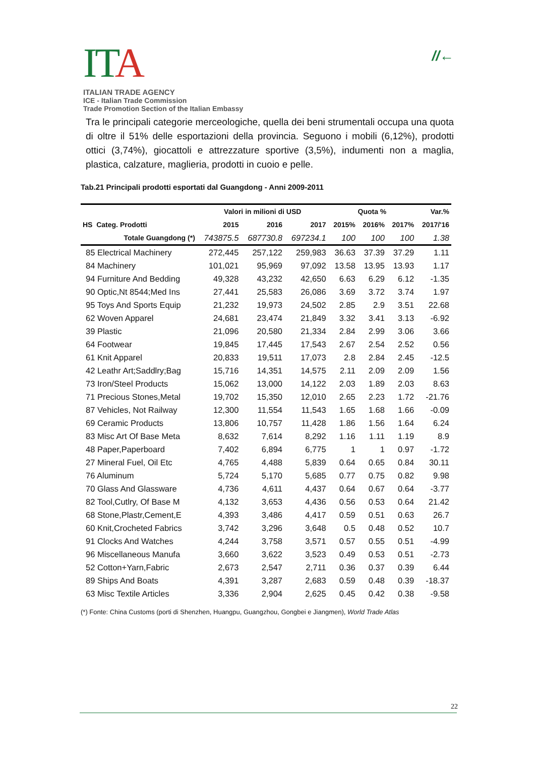ITA
ITALIAN TRADE AGENCY
ICE - Italian Trade Commission
Trade Promotion Section of the Italian Embassy
//←
Tra le principali categorie merceologiche, quella dei beni strumentali occupa una quota di oltre il 51% delle esportazioni della provincia. Seguono i mobili (6,12%), prodotti ottici (3,74%), giocattoli e attrezzature sportive (3,5%), indumenti non a maglia, plastica, calzature, maglieria, prodotti in cuoio e pelle.
Tab.21 Principali prodotti esportati dal Guangdong - Anni 2009-2011
| | Valori in milioni di USD | | | Quota % | | | Var.% |
| --- | --- | --- | --- | --- | --- | --- | --- |
| HS Categ. Prodotti | 2015 | 2016 | 2017 | 2015% | 2016% | 2017% | 2017/'16 |
| Totale Guangdong (*) | 743875.5 | 687730.8 | 697234.1 | 100 | 100 | 100 | 1.38 |
| 85 Electrical Machinery | 272,445 | 257,122 | 259,983 | 36.63 | 37.39 | 37.29 | 1.11 |
| 84 Machinery | 101,021 | 95,969 | 97,092 | 13.58 | 13.95 | 13.93 | 1.17 |
| 94 Furniture And Bedding | 49,328 | 43,232 | 42,650 | 6.63 | 6.29 | 6.12 | -1.35 |
| 90 Optic,Nt 8544;Med Ins | 27,441 | 25,583 | 26,086 | 3.69 | 3.72 | 3.74 | 1.97 |
| 95 Toys And Sports Equip | 21,232 | 19,973 | 24,502 | 2.85 | 2.9 | 3.51 | 22.68 |
| 62 Woven Apparel | 24,681 | 23,474 | 21,849 | 3.32 | 3.41 | 3.13 | -6.92 |
| 39 Plastic | 21,096 | 20,580 | 21,334 | 2.84 | 2.99 | 3.06 | 3.66 |
| 64 Footwear | 19,845 | 17,445 | 17,543 | 2.67 | 2.54 | 2.52 | 0.56 |
| 61 Knit Apparel | 20,833 | 19,511 | 17,073 | 2.8 | 2.84 | 2.45 | -12.5 |
| 42 Leathr Art;Saddlry;Bag | 15,716 | 14,351 | 14,575 | 2.11 | 2.09 | 2.09 | 1.56 |
| 73 Iron/Steel Products | 15,062 | 13,000 | 14,122 | 2.03 | 1.89 | 2.03 | 8.63 |
| 71 Precious Stones,Metal | 19,702 | 15,350 | 12,010 | 2.65 | 2.23 | 1.72 | -21.76 |
| 87 Vehicles, Not Railway | 12,300 | 11,554 | 11,543 | 1.65 | 1.68 | 1.66 | -0.09 |
| 69 Ceramic Products | 13,806 | 10,757 | 11,428 | 1.86 | 1.56 | 1.64 | 6.24 |
| 83 Misc Art Of Base Meta | 8,632 | 7,614 | 8,292 | 1.16 | 1.11 | 1.19 | 8.9 |
| 48 Paper,Paperboard | 7,402 | 6,894 | 6,775 | 1 | 1 | 0.97 | -1.72 |
| 27 Mineral Fuel, Oil Etc | 4,765 | 4,488 | 5,839 | 0.64 | 0.65 | 0.84 | 30.11 |
| 76 Aluminum | 5,724 | 5,170 | 5,685 | 0.77 | 0.75 | 0.82 | 9.98 |
| 70 Glass And Glassware | 4,736 | 4,611 | 4,437 | 0.64 | 0.67 | 0.64 | -3.77 |
| 82 Tool,Cutlry, Of Base M | 4,132 | 3,653 | 4,436 | 0.56 | 0.53 | 0.64 | 21.42 |
| 68 Stone,Plastr,Cement,E | 4,393 | 3,486 | 4,417 | 0.59 | 0.51 | 0.63 | 26.7 |
| 60 Knit,Crocheted Fabrics | 3,742 | 3,296 | 3,648 | 0.5 | 0.48 | 0.52 | 10.7 |
| 91 Clocks And Watches | 4,244 | 3,758 | 3,571 | 0.57 | 0.55 | 0.51 | -4.99 |
| 96 Miscellaneous Manufa | 3,660 | 3,622 | 3,523 | 0.49 | 0.53 | 0.51 | -2.73 |
| 52 Cotton+Yarn,Fabric | 2,673 | 2,547 | 2,711 | 0.36 | 0.37 | 0.39 | 6.44 |
| 89 Ships And Boats | 4,391 | 3,287 | 2,683 | 0.59 | 0.48 | 0.39 | -18.37 |
| 63 Misc Textile Articles | 3,336 | 2,904 | 2,625 | 0.45 | 0.42 | 0.38 | -9.58 |
(*) Fonte: China Customs (porti di Shenzhen, Huangpu, Guangzhou, Gongbei e Jiangmen), World Trade Atlas
22